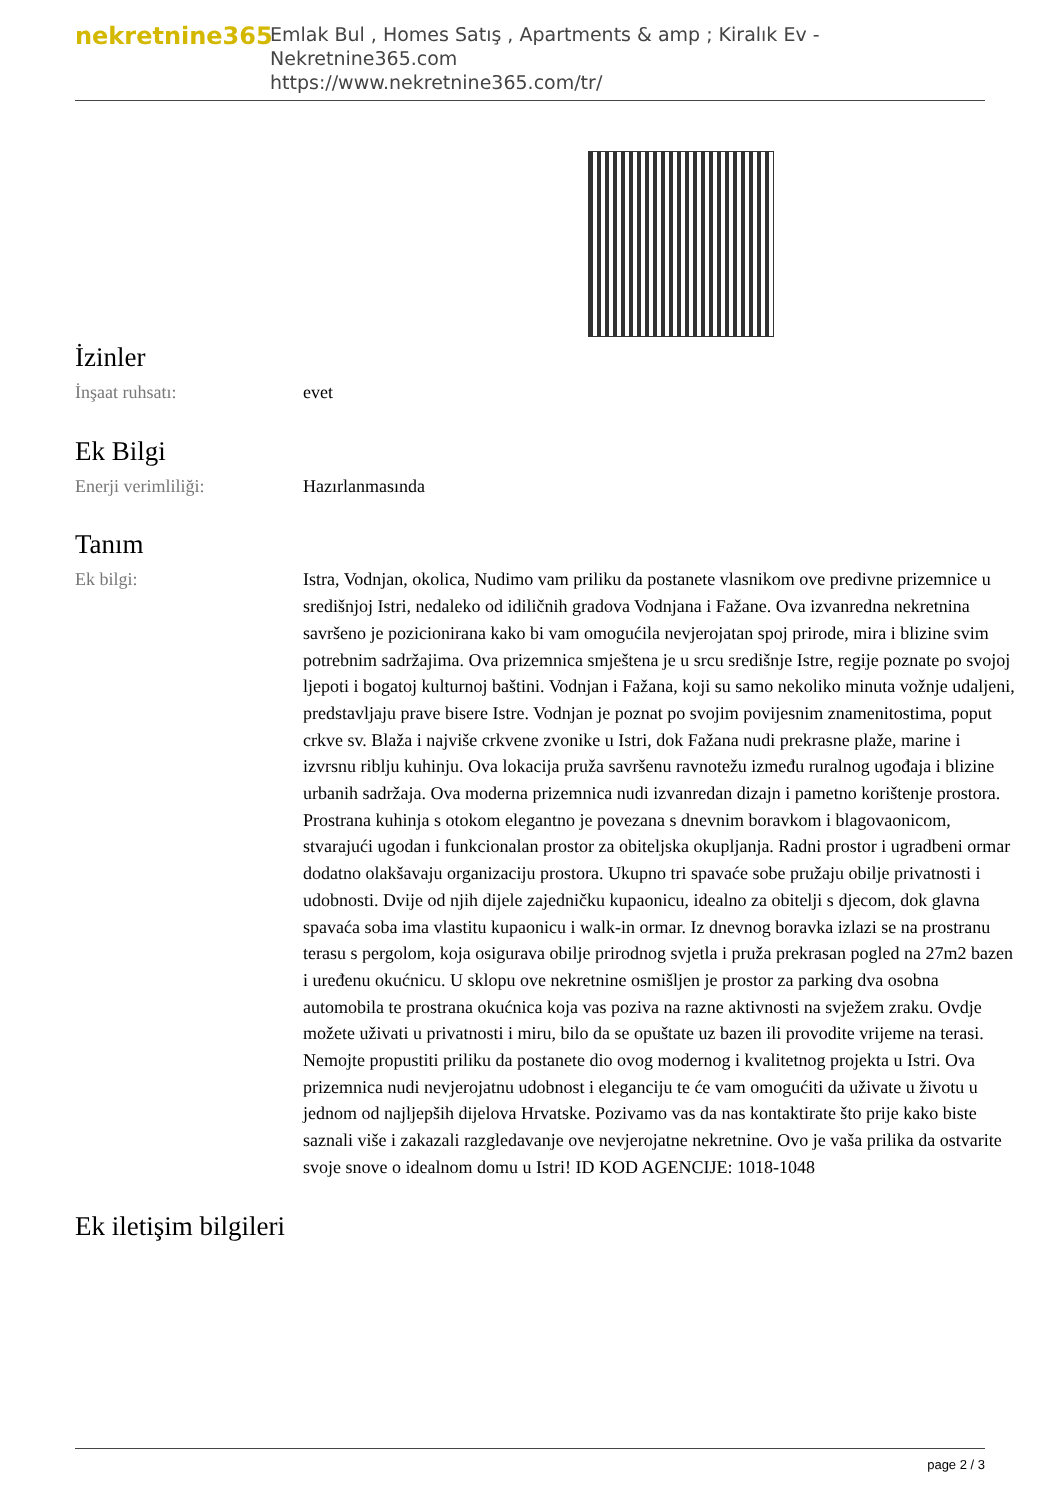nekretnine365
Emlak Bul , Homes Satış , Apartments & amp ; Kiralık Ev - Nekretnine365.com
https://www.nekretnine365.com/tr/
İzinler
İnşaat ruhsatı: evet
Ek Bilgi
Enerji verimliliği: Hazırlanmasında
Tanım
Ek bilgi: Istra, Vodnjan, okolica, Nudimo vam priliku da postanete vlasnikom ove predivne prizemnice u središnjoj Istri, nedaleko od idiličnih gradova Vodnjana i Fažane. Ova izvanredna nekretnina savršeno je pozicionirana kako bi vam omogućila nevjerojatan spoj prirode, mira i blizine svim potrebnim sadržajima. Ova prizemnica smještena je u srcu središnje Istre, regije poznate po svojoj ljepoti i bogatoj kulturnoj baštini. Vodnjan i Fažana, koji su samo nekoliko minuta vožnje udaljeni, predstavljaju prave bisere Istre. Vodnjan je poznat po svojim povijesnim znamenitostima, poput crkve sv. Blaža i najviše crkvene zvonike u Istri, dok Fažana nudi prekrasne plaže, marine i izvrsnu riblju kuhinju. Ova lokacija pruža savršenu ravnotežu između ruralnog ugođaja i blizine urbanih sadržaja. Ova moderna prizemnica nudi izvanredan dizajn i pametno korištenje prostora. Prostrana kuhinja s otokom elegantno je povezana s dnevnim boravkom i blagovaonicom, stvarajući ugodan i funkcionalan prostor za obiteljska okupljanja. Radni prostor i ugradbeni ormar dodatno olakšavaju organizaciju prostora. Ukupno tri spavaće sobe pružaju obilje privatnosti i udobnosti. Dvije od njih dijele zajedničku kupaonicu, idealno za obitelji s djecom, dok glavna spavaća soba ima vlastitu kupaonicu i walk-in ormar. Iz dnevnog boravka izlazi se na prostranu terasu s pergolom, koja osigurava obilje prirodnog svjetla i pruža prekrasan pogled na 27m2 bazen i uređenu okućnicu. U sklopu ove nekretnine osmišljen je prostor za parking dva osobna automobila te prostrana okućnica koja vas poziva na razne aktivnosti na svježem zraku. Ovdje možete uživati u privatnosti i miru, bilo da se opuštate uz bazen ili provodite vrijeme na terasi. Nemojte propustiti priliku da postanete dio ovog modernog i kvalitetnog projekta u Istri. Ova prizemnica nudi nevjerojatnu udobnost i eleganciju te će vam omogućiti da uživate u životu u jednom od najljepših dijelova Hrvatske. Pozivamo vas da nas kontaktirate što prije kako biste saznali više i zakazali razgledavanje ove nevjerojatne nekretnine. Ovo je vaša prilika da ostvarite svoje snove o idealnom domu u Istri! ID KOD AGENCIJE: 1018-1048
Ek iletişim bilgileri
page 2 / 3